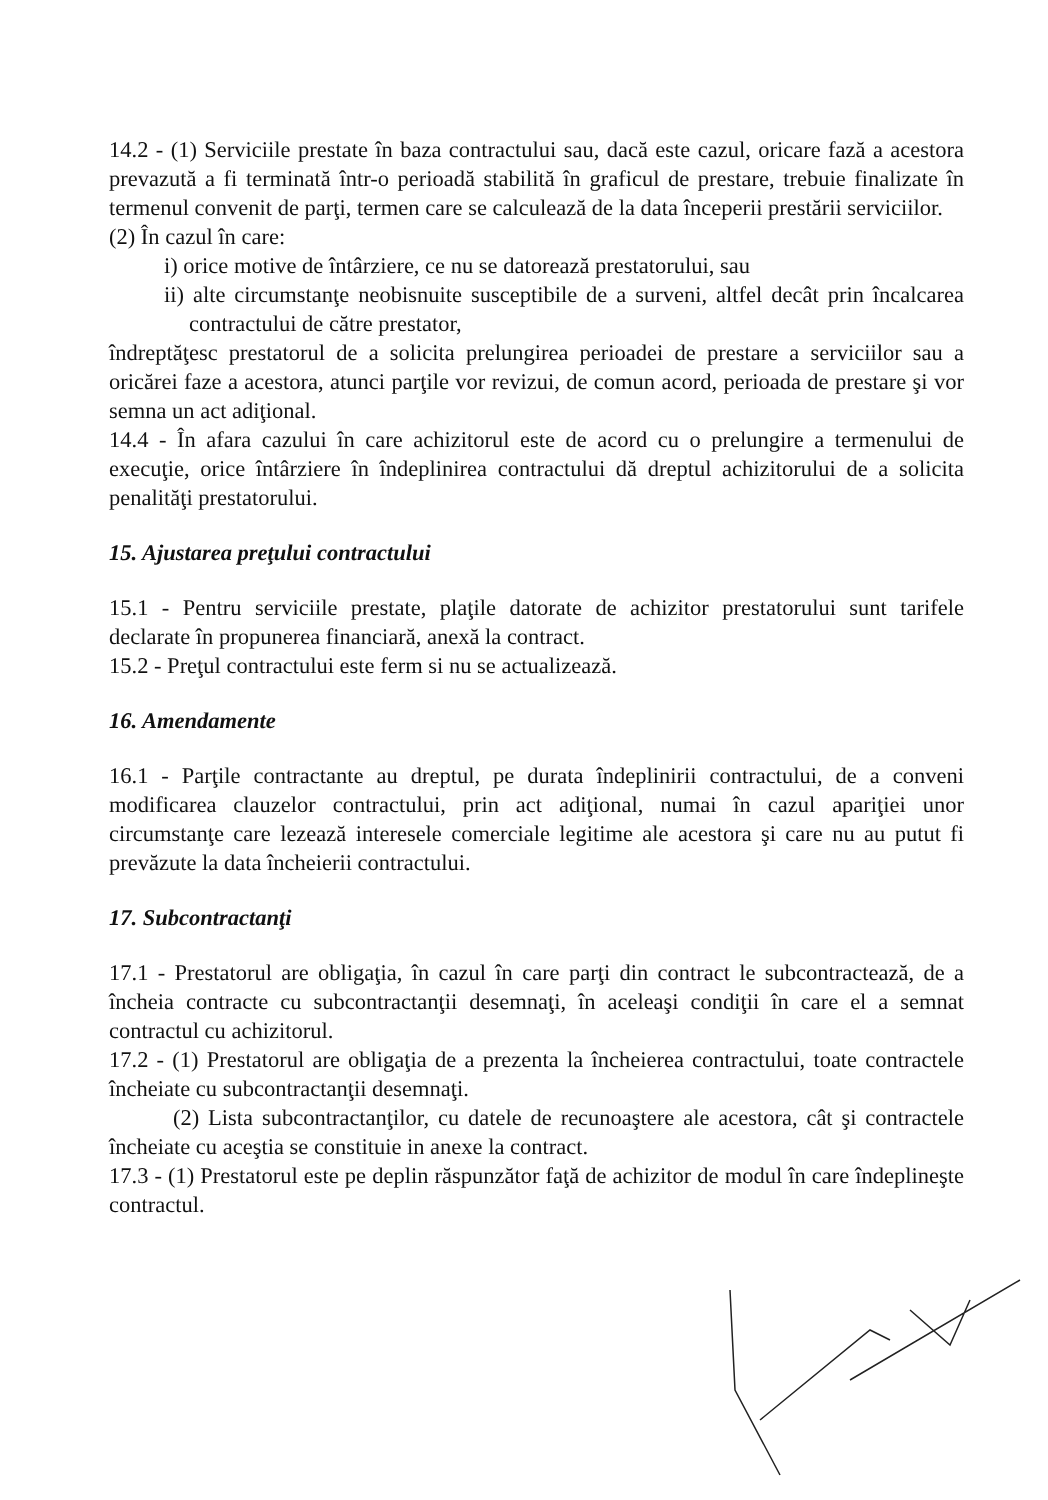14.2 - (1) Serviciile prestate în baza contractului sau, dacă este cazul, oricare fază a acestora prevazută a fi terminată într-o perioadă stabilită în graficul de prestare, trebuie finalizate în termenul convenit de parţi, termen care se calculează de la data începerii prestării serviciilor.
(2) În cazul în care:
i) orice motive de întârziere, ce nu se datorează prestatorului, sau
ii) alte circumstanţe neobisnuite susceptibile de a surveni, altfel decât prin încalcarea contractului de către prestator,
îndreptăţesc prestatorul de a solicita prelungirea perioadei de prestare a serviciilor sau a oricărei faze a acestora, atunci parţile vor revizui, de comun acord, perioada de prestare şi vor semna un act adiţional.
14.4 - În afara cazului în care achizitorul este de acord cu o prelungire a termenului de execuţie, orice întârziere în îndeplinirea contractului dă dreptul achizitorului de a solicita penalităţi prestatorului.
15. Ajustarea preţului contractului
15.1 - Pentru serviciile prestate, plaţile datorate de achizitor prestatorului sunt tarifele declarate în propunerea financiară, anexă la contract.
15.2 - Preţul contractului este ferm si nu se actualizează.
16. Amendamente
16.1 - Parţile contractante au dreptul, pe durata îndeplinirii contractului, de a conveni modificarea clauzelor contractului, prin act adiţional, numai în cazul apariţiei unor circumstanţe care lezează interesele comerciale legitime ale acestora şi care nu au putut fi prevăzute la data încheierii contractului.
17. Subcontractanţi
17.1 - Prestatorul are obligaţia, în cazul în care parţi din contract le subcontractează, de a încheia contracte cu subcontractanţii desemnaţi, în aceleaşi condiţii în care el a semnat contractul cu achizitorul.
17.2 - (1) Prestatorul are obligaţia de a prezenta la încheierea contractului, toate contractele încheiate cu subcontractanţii desemnaţi.
(2) Lista subcontractanţilor, cu datele de recunoaştere ale acestora, cât şi contractele încheiate cu aceştia se constituie in anexe la contract.
17.3 - (1) Prestatorul este pe deplin răspunzător faţă de achizitor de modul în care îndeplineşte contractul.